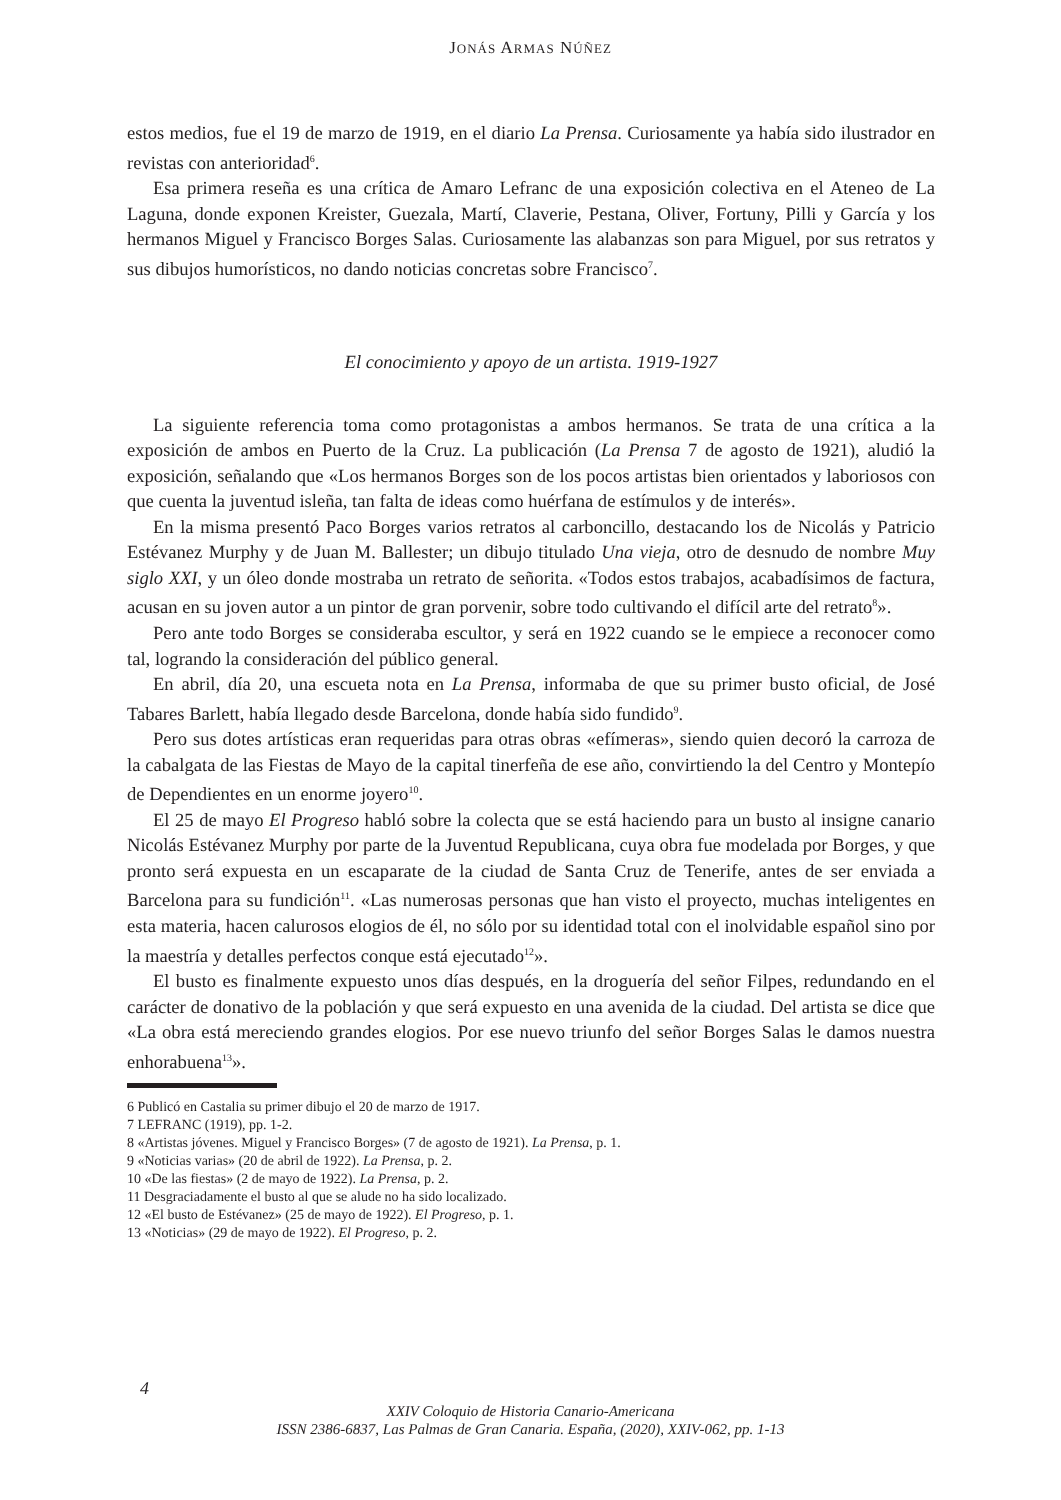JONÁS ARMAS NÚÑEZ
estos medios, fue el 19 de marzo de 1919, en el diario La Prensa. Curiosamente ya había sido ilustrador en revistas con anterioridad<sup>6</sup>.
Esa primera reseña es una crítica de Amaro Lefranc de una exposición colectiva en el Ateneo de La Laguna, donde exponen Kreister, Guezala, Martí, Claverie, Pestana, Oliver, Fortuny, Pilli y García y los hermanos Miguel y Francisco Borges Salas. Curiosamente las alabanzas son para Miguel, por sus retratos y sus dibujos humorísticos, no dando noticias concretas sobre Francisco<sup>7</sup>.
El conocimiento y apoyo de un artista. 1919-1927
La siguiente referencia toma como protagonistas a ambos hermanos. Se trata de una crítica a la exposición de ambos en Puerto de la Cruz. La publicación (La Prensa 7 de agosto de 1921), aludió la exposición, señalando que «Los hermanos Borges son de los pocos artistas bien orientados y laboriosos con que cuenta la juventud isleña, tan falta de ideas como huérfana de estímulos y de interés».
En la misma presentó Paco Borges varios retratos al carboncillo, destacando los de Nicolás y Patricio Estévanez Murphy y de Juan M. Ballester; un dibujo titulado Una vieja, otro de desnudo de nombre Muy siglo XXI, y un óleo donde mostraba un retrato de señorita. «Todos estos trabajos, acabadísimos de factura, acusan en su joven autor a un pintor de gran porvenir, sobre todo cultivando el difícil arte del retrato<sup>8</sup>».
Pero ante todo Borges se consideraba escultor, y será en 1922 cuando se le empiece a reconocer como tal, logrando la consideración del público general.
En abril, día 20, una escueta nota en La Prensa, informaba de que su primer busto oficial, de José Tabares Barlett, había llegado desde Barcelona, donde había sido fundido<sup>9</sup>.
Pero sus dotes artísticas eran requeridas para otras obras «efímeras», siendo quien decoró la carroza de la cabalgata de las Fiestas de Mayo de la capital tinerfeña de ese año, convirtiendo la del Centro y Montepío de Dependientes en un enorme joyero<sup>10</sup>.
El 25 de mayo El Progreso habló sobre la colecta que se está haciendo para un busto al insigne canario Nicolás Estévanez Murphy por parte de la Juventud Republicana, cuya obra fue modelada por Borges, y que pronto será expuesta en un escaparate de la ciudad de Santa Cruz de Tenerife, antes de ser enviada a Barcelona para su fundición<sup>11</sup>. «Las numerosas personas que han visto el proyecto, muchas inteligentes en esta materia, hacen calurosos elogios de él, no sólo por su identidad total con el inolvidable español sino por la maestría y detalles perfectos conque está ejecutado<sup>12</sup>».
El busto es finalmente expuesto unos días después, en la droguería del señor Filpes, redundando en el carácter de donativo de la población y que será expuesto en una avenida de la ciudad. Del artista se dice que «La obra está mereciendo grandes elogios. Por ese nuevo triunfo del señor Borges Salas le damos nuestra enhorabuena<sup>13</sup>».
6 Publicó en Castalia su primer dibujo el 20 de marzo de 1917.
7 LEFRANC (1919), pp. 1-2.
8 «Artistas jóvenes. Miguel y Francisco Borges» (7 de agosto de 1921). La Prensa, p. 1.
9 «Noticias varias» (20 de abril de 1922). La Prensa, p. 2.
10 «De las fiestas» (2 de mayo de 1922). La Prensa, p. 2.
11 Desgraciadamente el busto al que se alude no ha sido localizado.
12 «El busto de Estévanez» (25 de mayo de 1922). El Progreso, p. 1.
13 «Noticias» (29 de mayo de 1922). El Progreso, p. 2.
4
XXIV Coloquio de Historia Canario-Americana
ISSN 2386-6837, Las Palmas de Gran Canaria. España, (2020), XXIV-062, pp. 1-13